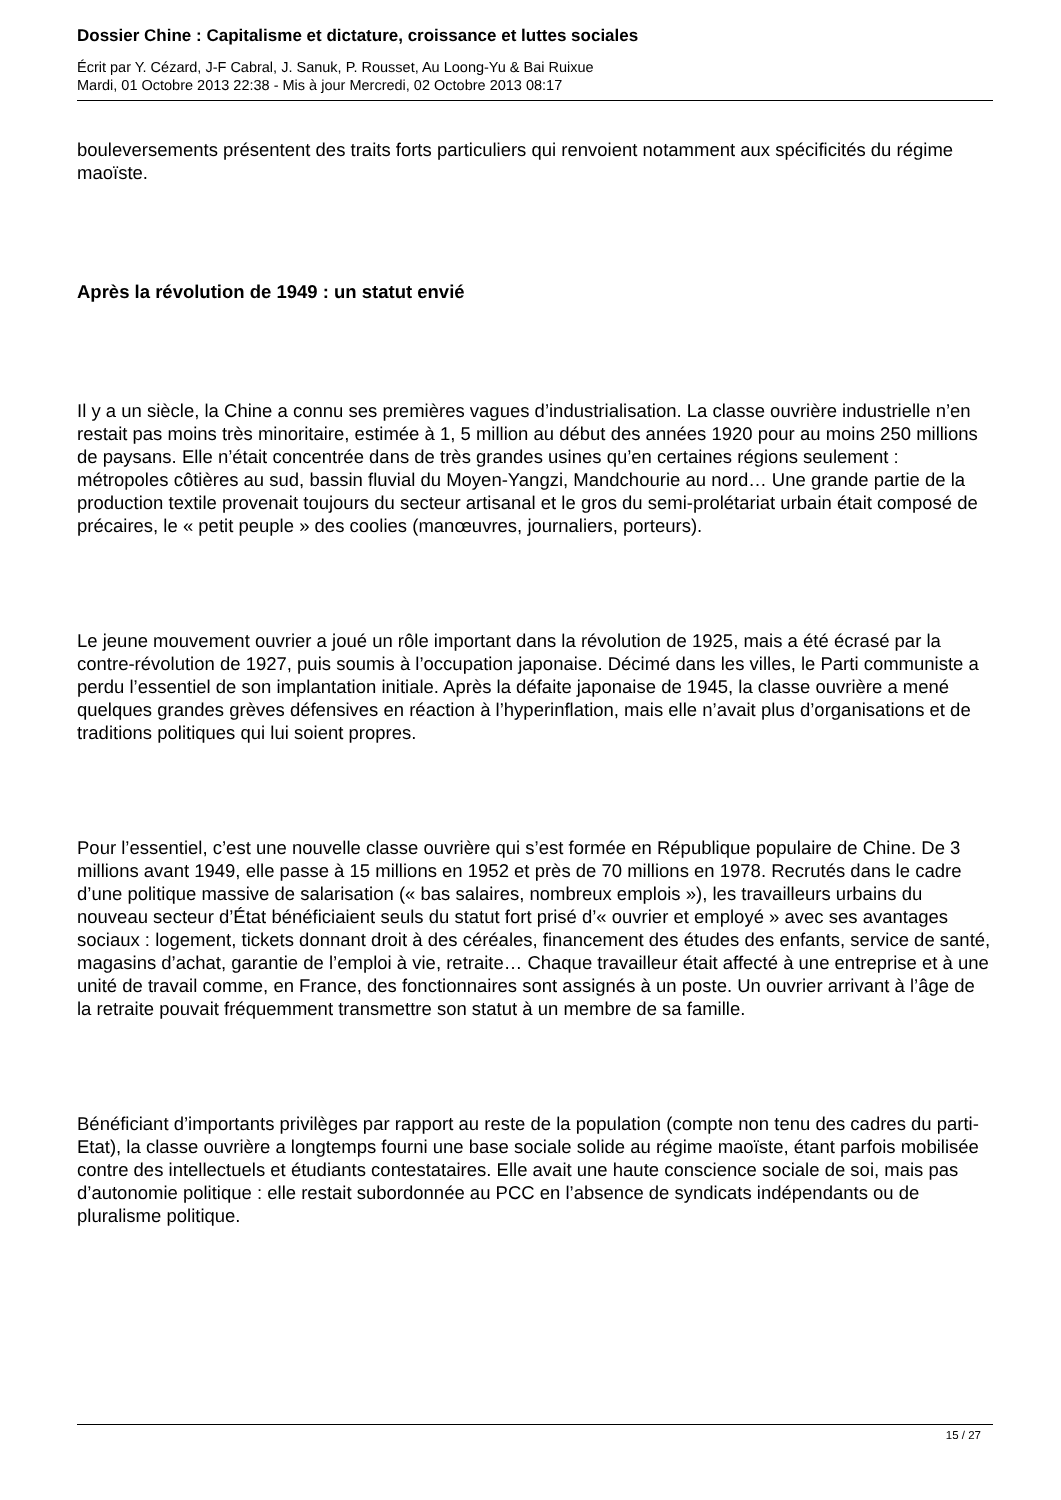Dossier Chine : Capitalisme et dictature, croissance et luttes sociales
Écrit par Y. Cézard, J-F Cabral, J. Sanuk, P. Rousset, Au Loong-Yu & Bai Ruixue
Mardi, 01 Octobre 2013 22:38 - Mis à jour Mercredi, 02 Octobre 2013 08:17
bouleversements présentent des traits forts particuliers qui renvoient notamment aux spécificités du régime maoïste.
Après la révolution de 1949 : un statut envié
Il y a un siècle, la Chine a connu ses premières vagues d’industrialisation. La classe ouvrière industrielle n’en restait pas moins très minoritaire, estimée à 1, 5 million au début des années 1920 pour au moins 250 millions de paysans. Elle n’était concentrée dans de très grandes usines qu’en certaines régions seulement : métropoles côtières au sud, bassin fluvial du Moyen-Yangzi, Mandchourie au nord… Une grande partie de la production textile provenait toujours du secteur artisanal et le gros du semi-prolétariat urbain était composé de précaires, le « petit peuple » des coolies (manœuvres, journaliers, porteurs).
Le jeune mouvement ouvrier a joué un rôle important dans la révolution de 1925, mais a été écrasé par la contre-révolution de 1927, puis soumis à l’occupation japonaise. Décimé dans les villes, le Parti communiste a perdu l’essentiel de son implantation initiale. Après la défaite japonaise de 1945, la classe ouvrière a mené quelques grandes grèves défensives en réaction à l’hyperinflation, mais elle n’avait plus d’organisations et de traditions politiques qui lui soient propres.
Pour l’essentiel, c’est une nouvelle classe ouvrière qui s’est formée en République populaire de Chine. De 3 millions avant 1949, elle passe à 15 millions en 1952 et près de 70 millions en 1978. Recrutés dans le cadre d’une politique massive de salarisation (« bas salaires, nombreux emplois »), les travailleurs urbains du nouveau secteur d’État bénéficiaient seuls du statut fort prisé d’« ouvrier et employé » avec ses avantages sociaux : logement, tickets donnant droit à des céréales, financement des études des enfants, service de santé, magasins d’achat, garantie de l’emploi à vie, retraite… Chaque travailleur était affecté à une entreprise et à une unité de travail comme, en France, des fonctionnaires sont assignés à un poste. Un ouvrier arrivant à l’âge de la retraite pouvait fréquemment transmettre son statut à un membre de sa famille.
Bénéficiant d’importants privilèges par rapport au reste de la population (compte non tenu des cadres du parti-Etat), la classe ouvrière a longtemps fourni une base sociale solide au régime maoïste, étant parfois mobilisée contre des intellectuels et étudiants contestataires. Elle avait une haute conscience sociale de soi, mais pas d’autonomie politique : elle restait subordonnée au PCC en l’absence de syndicats indépendants ou de pluralisme politique.
15 / 27